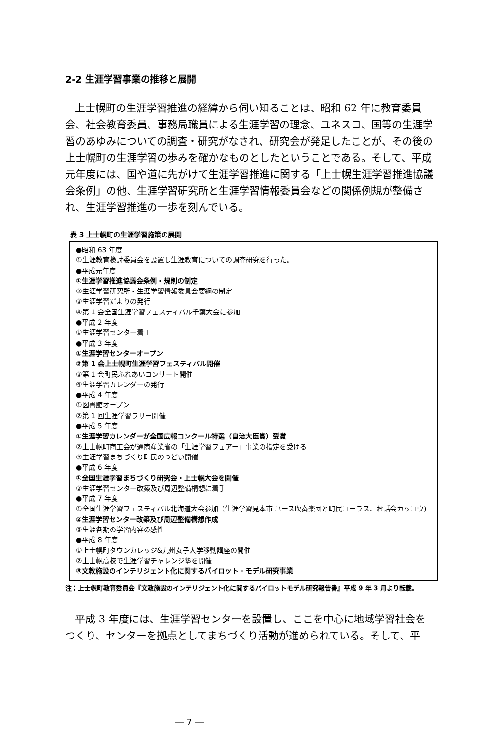2-2 生涯学習事業の推移と展開
上士幌町の生涯学習推進の経緯から伺い知ることは、昭和 62 年に教育委員会、社会教育委員、事務局職員による生涯学習の理念、ユネスコ、国等の生涯学習のあゆみについての調査・研究がなされ、研究会が発足したことが、その後の上士幌町の生涯学習の歩みを確かなものとしたということである。そして、平成元年度には、国や道に先がけて生涯学習推進に関する「上士幌生涯学習推進協議会条例」の他、生涯学習研究所と生涯学習情報委員会などの関係例規が整備され、生涯学習推進の一歩を刻んでいる。
表 3 上士幌町の生涯学習施策の展開
●昭和 63 年度
①生涯教育検討委員会を設置し生涯教育についての調査研究を行った。
●平成元年度
①生涯学習推進協議会条例・規則の制定
②生涯学習研究所・生涯学習情報委員会要綱の制定
③生涯学習だよりの発行
④第 1 会全国生涯学習フェスティバル千葉大会に参加
●平成 2 年度
①生涯学習センター着工
●平成 3 年度
①生涯学習センターオープン
②第 1 会上士幌町生涯学習フェスティバル開催
③第 1 会町民ふれあいコンサート開催
④生涯学習カレンダーの発行
●平成 4 年度
①図書館オープン
②第 1 回生涯学習ラリー開催
●平成 5 年度
①生涯学習カレンダーが全国広報コンクール特選（自治大臣賞）受賞
②上士幌町商工会が通商産業省の「生涯学習フェアー」事業の指定を受ける
③生涯学習まちづくり町民のつどい開催
●平成 6 年度
①全国生涯学習まちづくり研究会・上士幌大会を開催
②生涯学習センター改築及び周辺整備構想に着手
●平成 7 年度
①全国生涯学習フェスティバル北海道大会参加（生涯学習見本市 ユース吹奏楽団と町民コーラス、お話会カッコウ)
②生涯学習センター改築及び周辺整備構想作成
③生涯各期の学習内容の感性
●平成 8 年度
①上士幌町タウンカレッジ&九州女子大学移動講座の開催
②上士幌高校で生涯学習チャレンジ塾を開催
③文教施設のインテリジェント化に関するパイロット・モデル研究事業
注；上士幌町教育委員会『文教施設のインテリジェント化に関するパイロットモデル研究報告書』平成 9 年 3 月より転載。
平成 3 年度には、生涯学習センターを設置し、ここを中心に地域学習社会をつくり、センターを拠点としてまちづくり活動が進められている。そして、平
― 7 ―